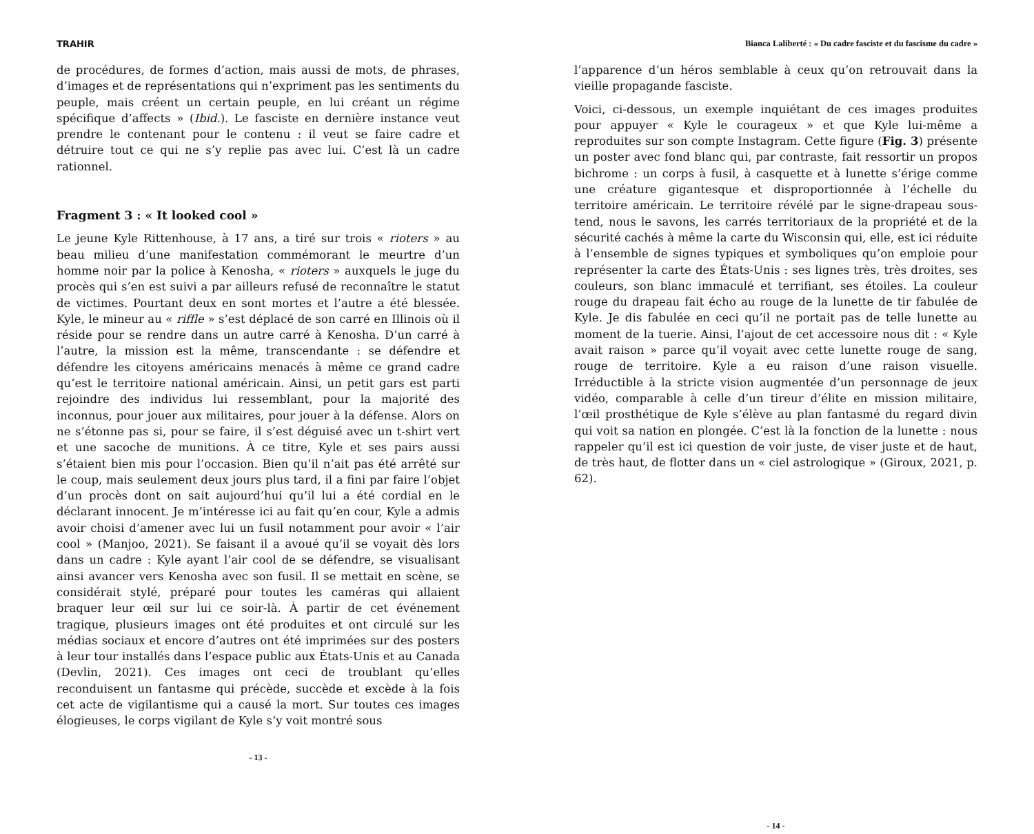TRAHIR
de procédures, de formes d’action, mais aussi de mots, de phrases, d’images et de représentations qui n’expriment pas les sentiments du peuple, mais créent un certain peuple, en lui créant un régime spécifique d’affects » (Ibid.). Le fasciste en dernière instance veut prendre le contenant pour le contenu : il veut se faire cadre et détruire tout ce qui ne s’y replie pas avec lui. C’est là un cadre rationnel.
Fragment 3 : « It looked cool »
Le jeune Kyle Rittenhouse, à 17 ans, a tiré sur trois « rioters » au beau milieu d’une manifestation commémorant le meurtre d’un homme noir par la police à Kenosha, « rioters » auxquels le juge du procès qui s’en est suivi a par ailleurs refusé de reconnaître le statut de victimes. Pourtant deux en sont mortes et l’autre a été blessée. Kyle, le mineur au « riffle » s’est déplacé de son carré en Illinois où il réside pour se rendre dans un autre carré à Kenosha. D’un carré à l’autre, la mission est la même, transcendante : se défendre et défendre les citoyens américains menacés à même ce grand cadre qu’est le territoire national américain. Ainsi, un petit gars est parti rejoindre des individus lui ressemblant, pour la majorité des inconnus, pour jouer aux militaires, pour jouer à la défense. Alors on ne s’étonne pas si, pour se faire, il s’est déguisé avec un t-shirt vert et une sacoche de munitions. À ce titre, Kyle et ses pairs aussi s’étaient bien mis pour l’occasion. Bien qu’il n’ait pas été arrêté sur le coup, mais seulement deux jours plus tard, il a fini par faire l’objet d’un procès dont on sait aujourd’hui qu’il lui a été cordial en le déclarant innocent. Je m’intéresse ici au fait qu’en cour, Kyle a admis avoir choisi d’amener avec lui un fusil notamment pour avoir « l’air cool » (Manjoo, 2021). Se faisant il a avoué qu’il se voyait dès lors dans un cadre : Kyle ayant l’air cool de se défendre, se visualisant ainsi avancer vers Kenosha avec son fusil. Il se mettait en scène, se considérait stylé, préparé pour toutes les caméras qui allaient braquer leur œil sur lui ce soir-là. À partir de cet événement tragique, plusieurs images ont été produites et ont circulé sur les médias sociaux et encore d’autres ont été imprimées sur des posters à leur tour installés dans l’espace public aux États-Unis et au Canada (Devlin, 2021). Ces images ont ceci de troublant qu’elles reconduisent un fantasme qui précède, succède et excède à la fois cet acte de vigilantisme qui a causé la mort. Sur toutes ces images élogieuses, le corps vigilant de Kyle s’y voit montré sous
- 13 -
Bianca Laliberté : « Du cadre fasciste et du fascisme du cadre »
l’apparence d’un héros semblable à ceux qu’on retrouvait dans la vieille propagande fasciste.
Voici, ci-dessous, un exemple inquiétant de ces images produites pour appuyer « Kyle le courageux » et que Kyle lui-même a reproduites sur son compte Instagram. Cette figure (Fig. 3) présente un poster avec fond blanc qui, par contraste, fait ressortir un propos bichrome : un corps à fusil, à casquette et à lunette s’érige comme une créature gigantesque et disproportionnée à l’échelle du territoire américain. Le territoire révélé par le signe-drapeau sous-tend, nous le savons, les carrés territoriaux de la propriété et de la sécurité cachés à même la carte du Wisconsin qui, elle, est ici réduite à l’ensemble de signes typiques et symboliques qu’on emploie pour représenter la carte des États-Unis : ses lignes très, très droites, ses couleurs, son blanc immaculé et terrifiant, ses étoiles. La couleur rouge du drapeau fait écho au rouge de la lunette de tir fabulée de Kyle. Je dis fabulée en ceci qu’il ne portait pas de telle lunette au moment de la tuerie. Ainsi, l’ajout de cet accessoire nous dit : « Kyle avait raison » parce qu’il voyait avec cette lunette rouge de sang, rouge de territoire. Kyle a eu raison d’une raison visuelle. Irréductible à la stricte vision augmentée d’un personnage de jeux vidéo, comparable à celle d’un tireur d’élite en mission militaire, l’œil prosthétique de Kyle s’élève au plan fantasmé du regard divin qui voit sa nation en plongée. C’est là la fonction de la lunette : nous rappeler qu’il est ici question de voir juste, de viser juste et de haut, de très haut, de flotter dans un « ciel astrologique » (Giroux, 2021, p. 62).
- 14 -